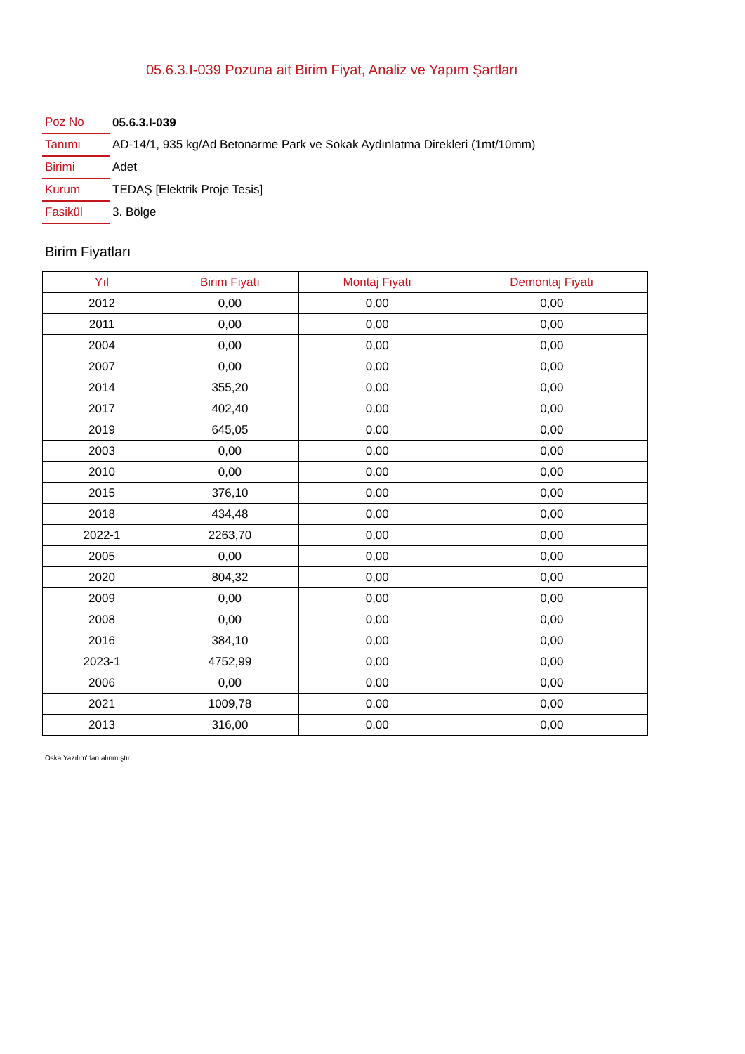05.6.3.I-039 Pozuna ait Birim Fiyat, Analiz ve Yapım Şartları
| Poz No | 05.6.3.I-039 |
| Tanımı | AD-14/1, 935 kg/Ad Betonarme Park ve Sokak Aydınlatma Direkleri (1mt/10mm) |
| Birimi | Adet |
| Kurum | TEDAŞ [Elektrik Proje Tesis] |
| Fasikül | 3. Bölge |
Birim Fiyatları
| Yıl | Birim Fiyatı | Montaj Fiyatı | Demontaj Fiyatı |
| --- | --- | --- | --- |
| 2012 | 0,00 | 0,00 | 0,00 |
| 2011 | 0,00 | 0,00 | 0,00 |
| 2004 | 0,00 | 0,00 | 0,00 |
| 2007 | 0,00 | 0,00 | 0,00 |
| 2014 | 355,20 | 0,00 | 0,00 |
| 2017 | 402,40 | 0,00 | 0,00 |
| 2019 | 645,05 | 0,00 | 0,00 |
| 2003 | 0,00 | 0,00 | 0,00 |
| 2010 | 0,00 | 0,00 | 0,00 |
| 2015 | 376,10 | 0,00 | 0,00 |
| 2018 | 434,48 | 0,00 | 0,00 |
| 2022-1 | 2263,70 | 0,00 | 0,00 |
| 2005 | 0,00 | 0,00 | 0,00 |
| 2020 | 804,32 | 0,00 | 0,00 |
| 2009 | 0,00 | 0,00 | 0,00 |
| 2008 | 0,00 | 0,00 | 0,00 |
| 2016 | 384,10 | 0,00 | 0,00 |
| 2023-1 | 4752,99 | 0,00 | 0,00 |
| 2006 | 0,00 | 0,00 | 0,00 |
| 2021 | 1009,78 | 0,00 | 0,00 |
| 2013 | 316,00 | 0,00 | 0,00 |
Oska Yazılım'dan alınmıştır.